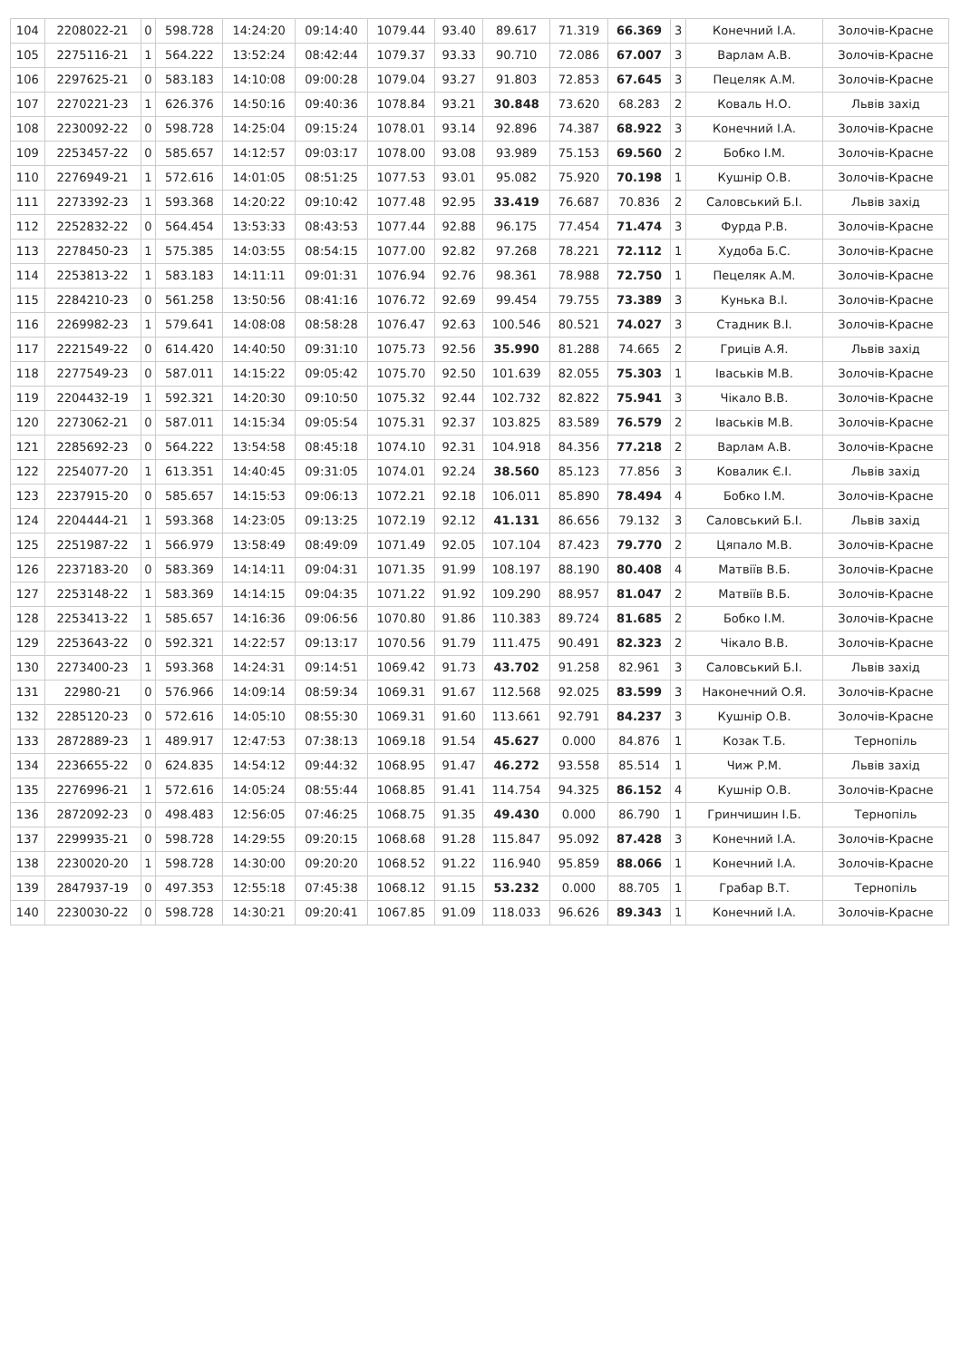| 104 | 2208022-21 | 0 | 598.728 | 14:24:20 | 09:14:40 | 1079.44 | 93.40 | 89.617 | 71.319 | 66.369 | 3 | Конечний І.А. | Золочів-Красне |
| 105 | 2275116-21 | 1 | 564.222 | 13:52:24 | 08:42:44 | 1079.37 | 93.33 | 90.710 | 72.086 | 67.007 | 3 | Варлам А.В. | Золочів-Красне |
| 106 | 2297625-21 | 0 | 583.183 | 14:10:08 | 09:00:28 | 1079.04 | 93.27 | 91.803 | 72.853 | 67.645 | 3 | Пецеляк А.М. | Золочів-Красне |
| 107 | 2270221-23 | 1 | 626.376 | 14:50:16 | 09:40:36 | 1078.84 | 93.21 | 30.848 | 73.620 | 68.283 | 2 | Коваль Н.О. | Львів захід |
| 108 | 2230092-22 | 0 | 598.728 | 14:25:04 | 09:15:24 | 1078.01 | 93.14 | 92.896 | 74.387 | 68.922 | 3 | Конечний І.А. | Золочів-Красне |
| 109 | 2253457-22 | 0 | 585.657 | 14:12:57 | 09:03:17 | 1078.00 | 93.08 | 93.989 | 75.153 | 69.560 | 2 | Бобко І.М. | Золочів-Красне |
| 110 | 2276949-21 | 1 | 572.616 | 14:01:05 | 08:51:25 | 1077.53 | 93.01 | 95.082 | 75.920 | 70.198 | 1 | Кушнір О.В. | Золочів-Красне |
| 111 | 2273392-23 | 1 | 593.368 | 14:20:22 | 09:10:42 | 1077.48 | 92.95 | 33.419 | 76.687 | 70.836 | 2 | Саловський Б.І. | Львів захід |
| 112 | 2252832-22 | 0 | 564.454 | 13:53:33 | 08:43:53 | 1077.44 | 92.88 | 96.175 | 77.454 | 71.474 | 3 | Фурда Р.В. | Золочів-Красне |
| 113 | 2278450-23 | 1 | 575.385 | 14:03:55 | 08:54:15 | 1077.00 | 92.82 | 97.268 | 78.221 | 72.112 | 1 | Худоба Б.С. | Золочів-Красне |
| 114 | 2253813-22 | 1 | 583.183 | 14:11:11 | 09:01:31 | 1076.94 | 92.76 | 98.361 | 78.988 | 72.750 | 1 | Пецеляк А.М. | Золочів-Красне |
| 115 | 2284210-23 | 0 | 561.258 | 13:50:56 | 08:41:16 | 1076.72 | 92.69 | 99.454 | 79.755 | 73.389 | 3 | Кунька В.І. | Золочів-Красне |
| 116 | 2269982-23 | 1 | 579.641 | 14:08:08 | 08:58:28 | 1076.47 | 92.63 | 100.546 | 80.521 | 74.027 | 3 | Стадник В.І. | Золочів-Красне |
| 117 | 2221549-22 | 0 | 614.420 | 14:40:50 | 09:31:10 | 1075.73 | 92.56 | 35.990 | 81.288 | 74.665 | 2 | Гриців А.Я. | Львів захід |
| 118 | 2277549-23 | 0 | 587.011 | 14:15:22 | 09:05:42 | 1075.70 | 92.50 | 101.639 | 82.055 | 75.303 | 1 | Іваськів М.В. | Золочів-Красне |
| 119 | 2204432-19 | 1 | 592.321 | 14:20:30 | 09:10:50 | 1075.32 | 92.44 | 102.732 | 82.822 | 75.941 | 3 | Чікало В.В. | Золочів-Красне |
| 120 | 2273062-21 | 0 | 587.011 | 14:15:34 | 09:05:54 | 1075.31 | 92.37 | 103.825 | 83.589 | 76.579 | 2 | Іваськів М.В. | Золочів-Красне |
| 121 | 2285692-23 | 0 | 564.222 | 13:54:58 | 08:45:18 | 1074.10 | 92.31 | 104.918 | 84.356 | 77.218 | 2 | Варлам А.В. | Золочів-Красне |
| 122 | 2254077-20 | 1 | 613.351 | 14:40:45 | 09:31:05 | 1074.01 | 92.24 | 38.560 | 85.123 | 77.856 | 3 | Ковалик Є.І. | Львів захід |
| 123 | 2237915-20 | 0 | 585.657 | 14:15:53 | 09:06:13 | 1072.21 | 92.18 | 106.011 | 85.890 | 78.494 | 4 | Бобко І.М. | Золочів-Красне |
| 124 | 2204444-21 | 1 | 593.368 | 14:23:05 | 09:13:25 | 1072.19 | 92.12 | 41.131 | 86.656 | 79.132 | 3 | Саловський Б.І. | Львів захід |
| 125 | 2251987-22 | 1 | 566.979 | 13:58:49 | 08:49:09 | 1071.49 | 92.05 | 107.104 | 87.423 | 79.770 | 2 | Цяпало М.В. | Золочів-Красне |
| 126 | 2237183-20 | 0 | 583.369 | 14:14:11 | 09:04:31 | 1071.35 | 91.99 | 108.197 | 88.190 | 80.408 | 4 | Матвіїв В.Б. | Золочів-Красне |
| 127 | 2253148-22 | 1 | 583.369 | 14:14:15 | 09:04:35 | 1071.22 | 91.92 | 109.290 | 88.957 | 81.047 | 2 | Матвіїв В.Б. | Золочів-Красне |
| 128 | 2253413-22 | 1 | 585.657 | 14:16:36 | 09:06:56 | 1070.80 | 91.86 | 110.383 | 89.724 | 81.685 | 2 | Бобко І.М. | Золочів-Красне |
| 129 | 2253643-22 | 0 | 592.321 | 14:22:57 | 09:13:17 | 1070.56 | 91.79 | 111.475 | 90.491 | 82.323 | 2 | Чікало В.В. | Золочів-Красне |
| 130 | 2273400-23 | 1 | 593.368 | 14:24:31 | 09:14:51 | 1069.42 | 91.73 | 43.702 | 91.258 | 82.961 | 3 | Саловський Б.І. | Львів захід |
| 131 | 22980-21 | 0 | 576.966 | 14:09:14 | 08:59:34 | 1069.31 | 91.67 | 112.568 | 92.025 | 83.599 | 3 | Наконечний О.Я. | Золочів-Красне |
| 132 | 2285120-23 | 0 | 572.616 | 14:05:10 | 08:55:30 | 1069.31 | 91.60 | 113.661 | 92.791 | 84.237 | 3 | Кушнір О.В. | Золочів-Красне |
| 133 | 2872889-23 | 1 | 489.917 | 12:47:53 | 07:38:13 | 1069.18 | 91.54 | 45.627 | 0.000 | 84.876 | 1 | Козак Т.Б. | Тернопіль |
| 134 | 2236655-22 | 0 | 624.835 | 14:54:12 | 09:44:32 | 1068.95 | 91.47 | 46.272 | 93.558 | 85.514 | 1 | Чиж Р.М. | Львів захід |
| 135 | 2276996-21 | 1 | 572.616 | 14:05:24 | 08:55:44 | 1068.85 | 91.41 | 114.754 | 94.325 | 86.152 | 4 | Кушнір О.В. | Золочів-Красне |
| 136 | 2872092-23 | 0 | 498.483 | 12:56:05 | 07:46:25 | 1068.75 | 91.35 | 49.430 | 0.000 | 86.790 | 1 | Гринчишин І.Б. | Тернопіль |
| 137 | 2299935-21 | 0 | 598.728 | 14:29:55 | 09:20:15 | 1068.68 | 91.28 | 115.847 | 95.092 | 87.428 | 3 | Конечний І.А. | Золочів-Красне |
| 138 | 2230020-20 | 1 | 598.728 | 14:30:00 | 09:20:20 | 1068.52 | 91.22 | 116.940 | 95.859 | 88.066 | 1 | Конечний І.А. | Золочів-Красне |
| 139 | 2847937-19 | 0 | 497.353 | 12:55:18 | 07:45:38 | 1068.12 | 91.15 | 53.232 | 0.000 | 88.705 | 1 | Грабар В.Т. | Тернопіль |
| 140 | 2230030-22 | 0 | 598.728 | 14:30:21 | 09:20:41 | 1067.85 | 91.09 | 118.033 | 96.626 | 89.343 | 1 | Конечний І.А. | Золочів-Красне |